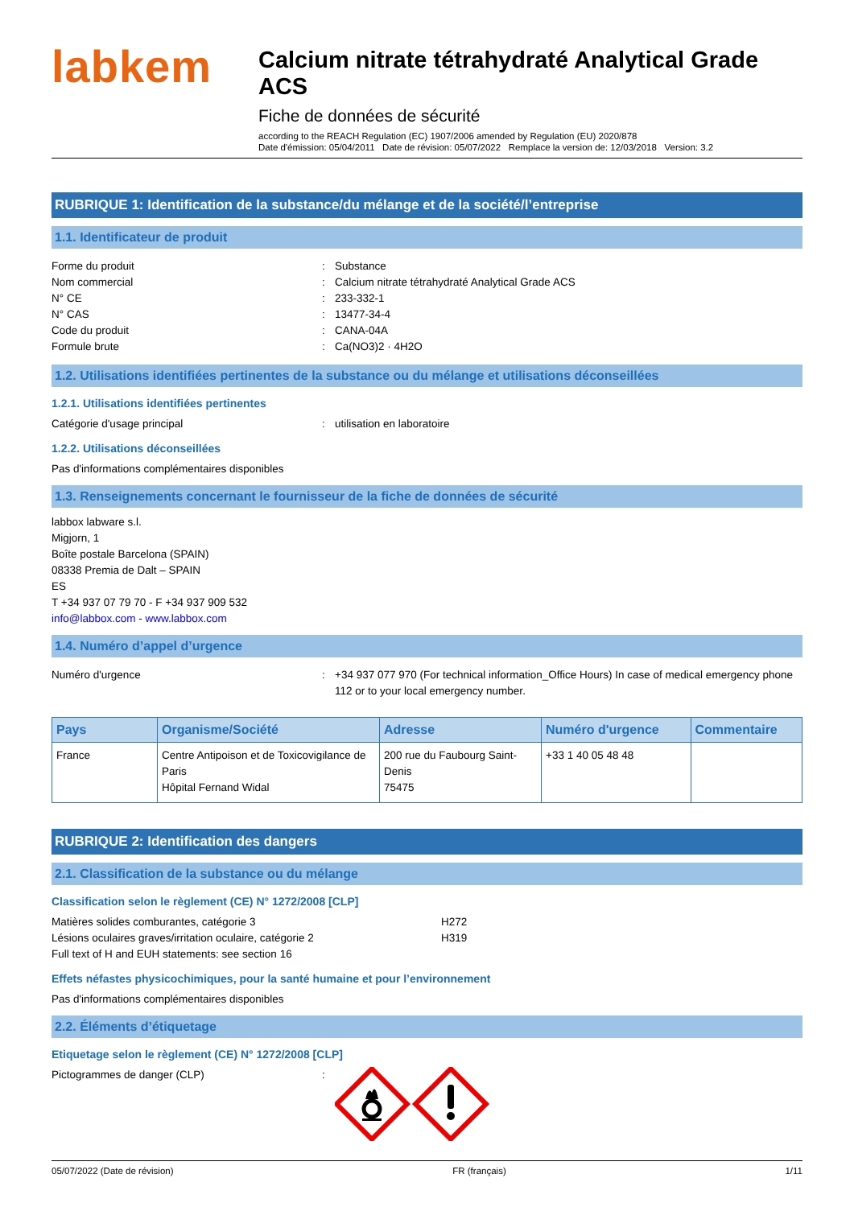labkem
Calcium nitrate tétrahydraté Analytical Grade ACS
Fiche de données de sécurité
according to the REACH Regulation (EC) 1907/2006 amended by Regulation (EU) 2020/878
Date d'émission: 05/04/2011 Date de révision: 05/07/2022 Remplace la version de: 12/03/2018 Version: 3.2
RUBRIQUE 1: Identification de la substance/du mélange et de la société/l’entreprise
1.1. Identificateur de produit
Forme du produit: Substance
Nom commercial: Calcium nitrate tétrahydraté Analytical Grade ACS
N° CE: 233-332-1
N° CAS: 13477-34-4
Code du produit: CANA-04A
Formule brute: Ca(NO3)2 · 4H2O
1.2. Utilisations identifiées pertinentes de la substance ou du mélange et utilisations déconseillées
1.2.1. Utilisations identifiées pertinentes
Catégorie d'usage principal: utilisation en laboratoire
1.2.2. Utilisations déconseillées
Pas d'informations complémentaires disponibles
1.3. Renseignements concernant le fournisseur de la fiche de données de sécurité
labbox labware s.l.
Migjorn, 1
Boîte postale Barcelona (SPAIN)
08338 Premia de Dalt – SPAIN
ES
T +34 937 07 79 70 - F +34 937 909 532
info@labbox.com - www.labbox.com
1.4. Numéro d’appel d’urgence
Numéro d'urgence: +34 937 077 970 (For technical information_Office Hours) In case of medical emergency phone 112 or to your local emergency number.
| Pays | Organisme/Société | Adresse | Numéro d'urgence | Commentaire |
| --- | --- | --- | --- | --- |
| France | Centre Antipoison et de Toxicovigilance de Paris Hôpital Fernand Widal | 200 rue du Faubourg Saint-Denis 75475 | +33 1 40 05 48 48 | |
RUBRIQUE 2: Identification des dangers
2.1. Classification de la substance ou du mélange
Classification selon le règlement (CE) N° 1272/2008 [CLP]
Matières solides comburantes, catégorie 3 H272
Lésions oculaires graves/irritation oculaire, catégorie 2 H319
Full text of H and EUH statements: see section 16
Effets néfastes physicochimiques, pour la santé humaine et pour l’environnement
Pas d'informations complémentaires disponibles
2.2. Éléments d’étiquetage
Etiquetage selon le règlement (CE) N° 1272/2008 [CLP]
Pictogrammes de danger (CLP):
05/07/2022 (Date de révision) FR (français) 1/11